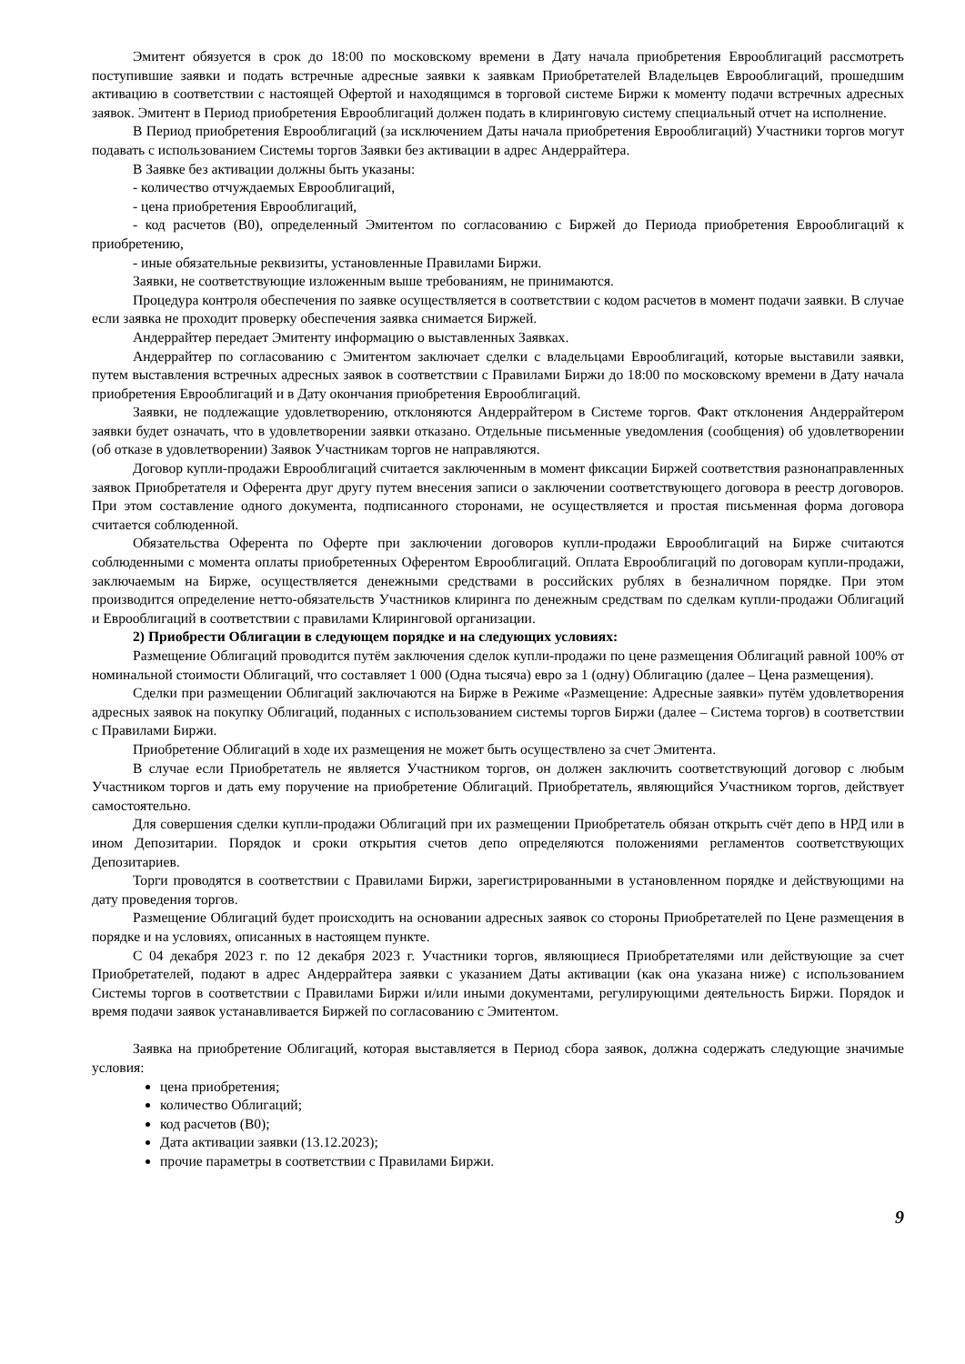Эмитент обязуется в срок до 18:00 по московскому времени в Дату начала приобретения Еврооблигаций рассмотреть поступившие заявки и подать встречные адресные заявки к заявкам Приобретателей Владельцев Еврооблигаций, прошедшим активацию в соответствии с настоящей Офертой и находящимся в торговой системе Биржи к моменту подачи встречных адресных заявок. Эмитент в Период приобретения Еврооблигаций должен подать в клиринговую систему специальный отчет на исполнение.
В Период приобретения Еврооблигаций (за исключением Даты начала приобретения Еврооблигаций) Участники торгов могут подавать с использованием Системы торгов Заявки без активации в адрес Андеррайтера.
В Заявке без активации должны быть указаны:
- количество отчуждаемых Еврооблигаций,
- цена приобретения Еврооблигаций,
- код расчетов (B0), определенный Эмитентом по согласованию с Биржей до Периода приобретения Еврооблигаций к приобретению,
- иные обязательные реквизиты, установленные Правилами Биржи.
Заявки, не соответствующие изложенным выше требованиям, не принимаются.
Процедура контроля обеспечения по заявке осуществляется в соответствии с кодом расчетов в момент подачи заявки. В случае если заявка не проходит проверку обеспечения заявка снимается Биржей.
Андеррайтер передает Эмитенту информацию о выставленных Заявках.
Андеррайтер по согласованию с Эмитентом заключает сделки с владельцами Еврооблигаций, которые выставили заявки, путем выставления встречных адресных заявок в соответствии с Правилами Биржи до 18:00 по московскому времени в Дату начала приобретения Еврооблигаций и в Дату окончания приобретения Еврооблигаций.
Заявки, не подлежащие удовлетворению, отклоняются Андеррайтером в Системе торгов. Факт отклонения Андеррайтером заявки будет означать, что в удовлетворении заявки отказано. Отдельные письменные уведомления (сообщения) об удовлетворении (об отказе в удовлетворении) Заявок Участникам торгов не направляются.
Договор купли-продажи Еврооблигаций считается заключенным в момент фиксации Биржей соответствия разнонаправленных заявок Приобретателя и Оферента друг другу путем внесения записи о заключении соответствующего договора в реестр договоров. При этом составление одного документа, подписанного сторонами, не осуществляется и простая письменная форма договора считается соблюденной.
Обязательства Оферента по Оферте при заключении договоров купли-продажи Еврооблигаций на Бирже считаются соблюденными с момента оплаты приобретенных Оферентом Еврооблигаций. Оплата Еврооблигаций по договорам купли-продажи, заключаемым на Бирже, осуществляется денежными средствами в российских рублях в безналичном порядке. При этом производится определение нетто-обязательств Участников клиринга по денежным средствам по сделкам купли-продажи Облигаций и Еврооблигаций в соответствии с правилами Клиринговой организации.
2) Приобрести Облигации в следующем порядке и на следующих условиях:
Размещение Облигаций проводится путём заключения сделок купли-продажи по цене размещения Облигаций равной 100% от номинальной стоимости Облигаций, что составляет 1 000 (Одна тысяча) евро за 1 (одну) Облигацию (далее – Цена размещения).
Сделки при размещении Облигаций заключаются на Бирже в Режиме «Размещение: Адресные заявки» путём удовлетворения адресных заявок на покупку Облигаций, поданных с использованием системы торгов Биржи (далее – Система торгов) в соответствии с Правилами Биржи.
Приобретение Облигаций в ходе их размещения не может быть осуществлено за счет Эмитента.
В случае если Приобретатель не является Участником торгов, он должен заключить соответствующий договор с любым Участником торгов и дать ему поручение на приобретение Облигаций. Приобретатель, являющийся Участником торгов, действует самостоятельно.
Для совершения сделки купли-продажи Облигаций при их размещении Приобретатель обязан открыть счёт депо в НРД или в ином Депозитарии. Порядок и сроки открытия счетов депо определяются положениями регламентов соответствующих Депозитариев.
Торги проводятся в соответствии с Правилами Биржи, зарегистрированными в установленном порядке и действующими на дату проведения торгов.
Размещение Облигаций будет происходить на основании адресных заявок со стороны Приобретателей по Цене размещения в порядке и на условиях, описанных в настоящем пункте.
С 04 декабря 2023 г. по 12 декабря 2023 г. Участники торгов, являющиеся Приобретателями или действующие за счет Приобретателей, подают в адрес Андеррайтера заявки с указанием Даты активации (как она указана ниже) с использованием Системы торгов в соответствии с Правилами Биржи и/или иными документами, регулирующими деятельность Биржи. Порядок и время подачи заявок устанавливается Биржей по согласованию с Эмитентом.
Заявка на приобретение Облигаций, которая выставляется в Период сбора заявок, должна содержать следующие значимые условия:
цена приобретения;
количество Облигаций;
код расчетов (B0);
Дата активации заявки (13.12.2023);
прочие параметры в соответствии с Правилами Биржи.
9